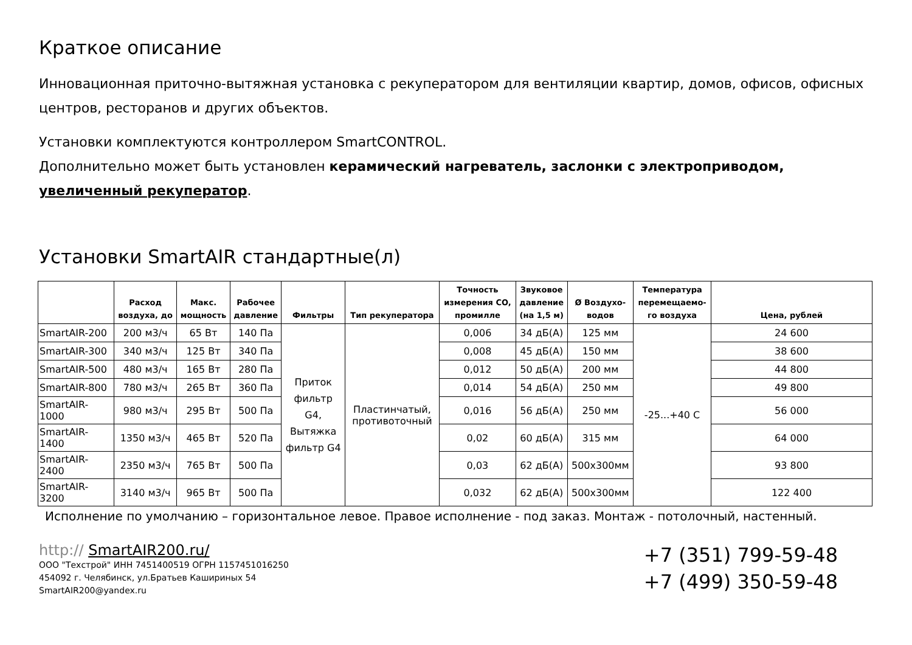Краткое описание
Инновационная приточно-вытяжная установка с рекуператором для вентиляции квартир, домов, офисов, офисных центров, ресторанов и других объектов.
Установки комплектуются контроллером SmartCONTROL.
Дополнительно может быть установлен керамический нагреватель, заслонки с электроприводом, увеличенный рекуператор.
Установки SmartAIR стандартные(л)
| | Расход воздуха, до | Макс. мощность | Рабочее давление | Фильтры | Тип рекуператора | Точность измерения CO, промилле | Звуковое давление (на 1,5 м) | Ø Воздухо- водов | Температура перемещаемо- го воздуха | Цена, рублей |
| --- | --- | --- | --- | --- | --- | --- | --- | --- | --- | --- |
| SmartAIR-200 | 200 м3/ч | 65 Вт | 140 Па | Приток фильтр G4, Вытяжка фильтр G4 | Пластинчатый, противоточный | 0,006 | 34 дБ(А) | 125 мм | -25...+40 С | 24 600 |
| SmartAIR-300 | 340 м3/ч | 125 Вт | 340 Па | | | 0,008 | 45 дБ(А) | 150 мм | | 38 600 |
| SmartAIR-500 | 480 м3/ч | 165 Вт | 280 Па | | | 0,012 | 50 дБ(А) | 200 мм | | 44 800 |
| SmartAIR-800 | 780 м3/ч | 265 Вт | 360 Па | | | 0,014 | 54 дБ(А) | 250 мм | | 49 800 |
| SmartAIR-1000 | 980 м3/ч | 295 Вт | 500 Па | | | 0,016 | 56 дБ(А) | 250 мм | | 56 000 |
| SmartAIR-1400 | 1350 м3/ч | 465 Вт | 520 Па | | | 0,02 | 60 дБ(А) | 315 мм | | 64 000 |
| SmartAIR-2400 | 2350 м3/ч | 765 Вт | 500 Па | | | 0,03 | 62 дБ(А) | 500x300мм | | 93 800 |
| SmartAIR-3200 | 3140 м3/ч | 965 Вт | 500 Па | | | 0,032 | 62 дБ(А) | 500x300мм | | 122 400 |
Исполнение по умолчанию – горизонтальное левое. Правое исполнение - под заказ. Монтаж - потолочный, настенный.
http:// SmartAIR200.ru/
ООО "Техстрой" ИНН 7451400519 ОГРН 1157451016250
454092 г. Челябинск, ул.Братьев Кашириных 54
SmartAIR200@yandex.ru
+7 (351) 799-59-48
+7 (499) 350-59-48